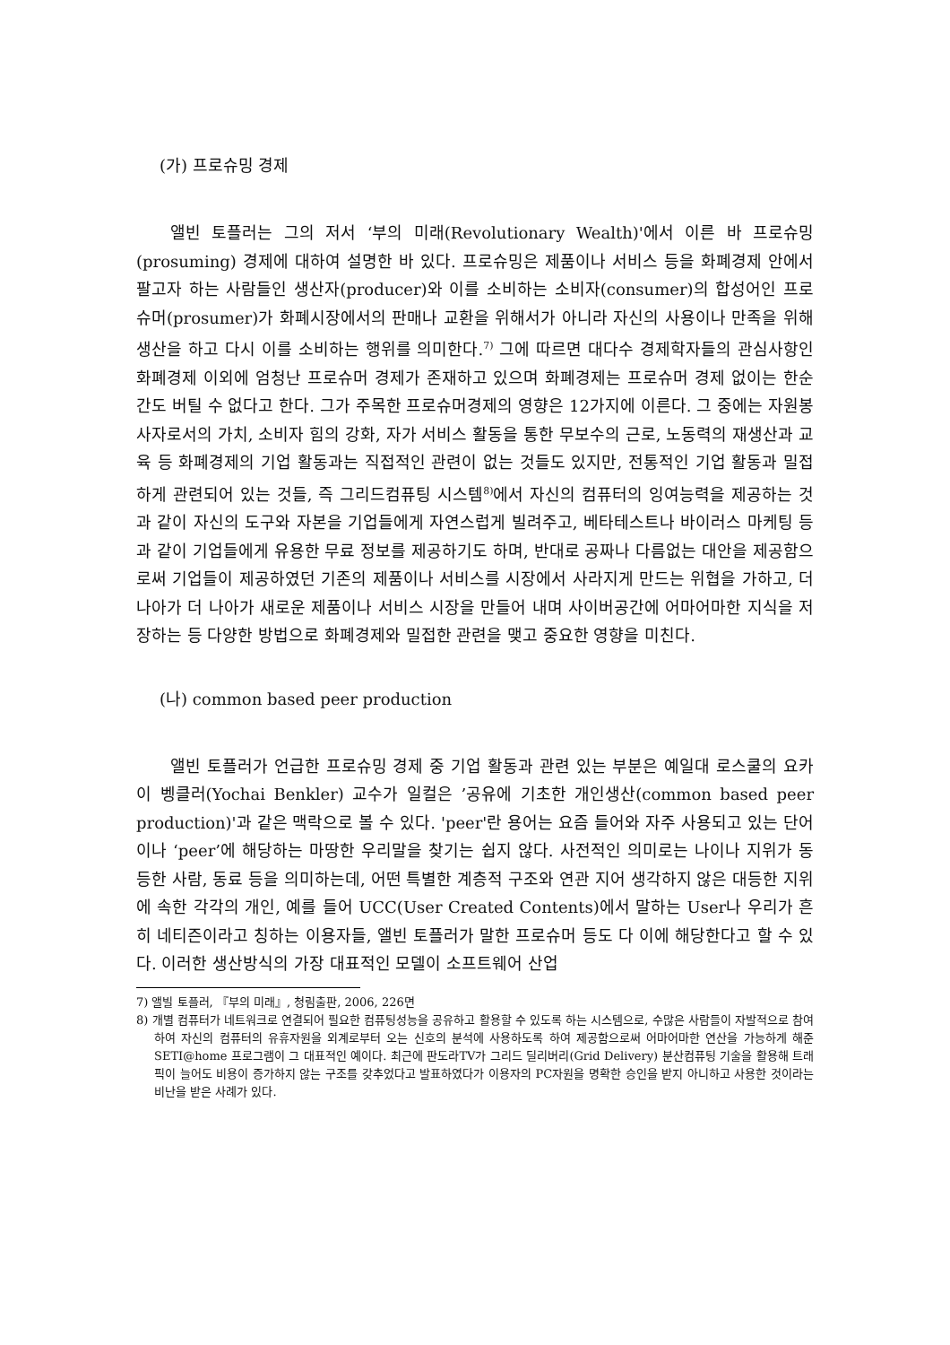(가) 프로슈밍 경제
앨빈 토플러는 그의 저서 ‘부의 미래(Revolutionary Wealth)'에서 이른 바 프로슈밍(prosuming) 경제에 대하여 설명한 바 있다. 프로슈밍은 제품이나 서비스 등을 화폐경제 안에서 팔고자 하는 사람들인 생산자(producer)와 이를 소비하는 소비자(consumer)의 합성어인 프로슈머(prosumer)가 화폐시장에서의 판매나 교환을 위해서가 아니라 자신의 사용이나 만족을 위해 생산을 하고 다시 이를 소비하는 행위를 의미한다.<sup>7)</sup> 그에 따르면 대다수 경제학자들의 관심사항인 화폐경제 이외에 엄청난 프로슈머 경제가 존재하고 있으며 화폐경제는 프로슈머 경제 없이는 한순간도 버틸 수 없다고 한다. 그가 주목한 프로슈머경제의 영향은 12가지에 이른다. 그 중에는 자원봉사자로서의 가치, 소비자 힘의 강화, 자가 서비스 활동을 통한 무보수의 근로, 노동력의 재생산과 교육 등 화폐경제의 기업 활동과는 직접적인 관련이 없는 것들도 있지만, 전통적인 기업 활동과 밀접하게 관련되어 있는 것들, 즉 그리드컴퓨팅 시스템<sup>8)</sup>에서 자신의 컴퓨터의 잉여능력을 제공하는 것과 같이 자신의 도구와 자본을 기업들에게 자연스럽게 빌려주고, 베타테스트나 바이러스 마케팅 등과 같이 기업들에게 유용한 무료 정보를 제공하기도 하며, 반대로 공짜나 다름없는 대안을 제공함으로써 기업들이 제공하였던 기존의 제품이나 서비스를 시장에서 사라지게 만드는 위협을 가하고, 더 나아가 더 나아가 새로운 제품이나 서비스 시장을 만들어 내며 사이버공간에 어마어마한 지식을 저장하는 등 다양한 방법으로 화폐경제와 밀접한 관련을 맺고 중요한 영향을 미친다.
(나) common based peer production
앨빈 토플러가 언급한 프로슈밍 경제 중 기업 활동과 관련 있는 부분은 예일대 로스쿨의 요카이 벵클러(Yochai Benkler) 교수가 일컬은 ’공유에 기초한 개인생산(common based peer production)'과 같은 맥락으로 볼 수 있다. 'peer'란 용어는 요즘 들어와 자주 사용되고 있는 단어이나 ‘peer’에 해당하는 마땅한 우리말을 찾기는 쉽지 않다. 사전적인 의미로는 나이나 지위가 동등한 사람, 동료 등을 의미하는데, 어떤 특별한 계층적 구조와 연관 지어 생각하지 않은 대등한 지위에 속한 각각의 개인, 예를 들어 UCC(User Created Contents)에서 말하는 User나 우리가 흔히 네티즌이라고 칭하는 이용자들, 앨빈 토플러가 말한 프로슈머 등도 다 이에 해당한다고 할 수 있다. 이러한 생산방식의 가장 대표적인 모델이 소프트웨어 산업
7) 앨빌 토플러, 『부의 미래』, 청림출판, 2006, 226면
8) 개별 컴퓨터가 네트워크로 연결되어 필요한 컴퓨팅성능을 공유하고 활용할 수 있도록 하는 시스템으로, 수많은 사람들이 자발적으로 참여하여 자신의 컴퓨터의 유휴자원을 외계로부터 오는 신호의 분석에 사용하도록 하여 제공함으로써 어마어마한 연산을 가능하게 해준 SETI@home 프로그램이 그 대표적인 예이다. 최근에 판도라TV가 그리드 딜리버리(Grid Delivery) 분산컴퓨팅 기술을 활용해 트래픽이 늘어도 비용이 증가하지 않는 구조를 갖추었다고 발표하였다가 이용자의 PC자원을 명확한 승인을 받지 아니하고 사용한 것이라는 비난을 받은 사례가 있다.